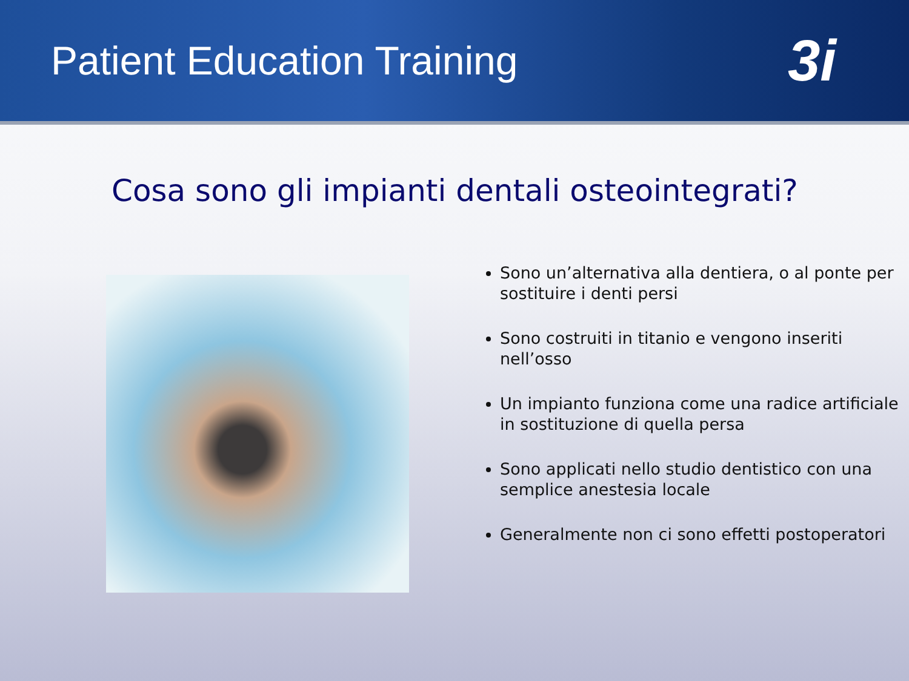Patient Education Training
3i
Cosa sono gli impianti dentali osteointegrati?
Sono un’alternativa alla dentiera, o al ponte per sostituire i denti persi
Sono costruiti in titanio e vengono inseriti nell’osso
Un impianto funziona come una radice artificiale in sostituzione di quella persa
Sono applicati nello studio dentistico con una semplice anestesia locale
Generalmente non ci sono effetti postoperatori